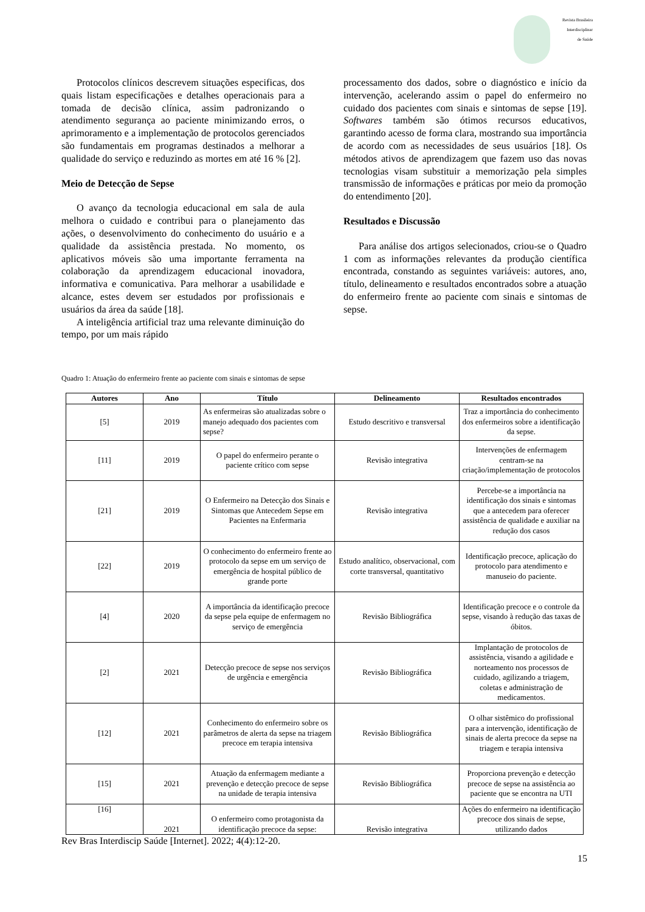Revista Brasileira
Interdisciplinar
de Saúde
Protocolos clínicos descrevem situações especificas, dos quais listam especificações e detalhes operacionais para a tomada de decisão clínica, assim padronizando o atendimento segurança ao paciente minimizando erros, o aprimoramento e a implementação de protocolos gerenciados são fundamentais em programas destinados a melhorar a qualidade do serviço e reduzindo as mortes em até 16 % [2].
Meio de Detecção de Sepse
O avanço da tecnologia educacional em sala de aula melhora o cuidado e contribui para o planejamento das ações, o desenvolvimento do conhecimento do usuário e a qualidade da assistência prestada. No momento, os aplicativos móveis são uma importante ferramenta na colaboração da aprendizagem educacional inovadora, informativa e comunicativa. Para melhorar a usabilidade e alcance, estes devem ser estudados por profissionais e usuários da área da saúde [18].
A inteligência artificial traz uma relevante diminuição do tempo, por um mais rápido
processamento dos dados, sobre o diagnóstico e início da intervenção, acelerando assim o papel do enfermeiro no cuidado dos pacientes com sinais e sintomas de sepse [19]. Softwares também são ótimos recursos educativos, garantindo acesso de forma clara, mostrando sua importância de acordo com as necessidades de seus usuários [18]. Os métodos ativos de aprendizagem que fazem uso das novas tecnologias visam substituir a memorização pela simples transmissão de informações e práticas por meio da promoção do entendimento [20].
Resultados e Discussão
Para análise dos artigos selecionados, criou-se o Quadro 1 com as informações relevantes da produção científica encontrada, constando as seguintes variáveis: autores, ano, título, delineamento e resultados encontrados sobre a atuação do enfermeiro frente ao paciente com sinais e sintomas de sepse.
Quadro 1: Atuação do enfermeiro frente ao paciente com sinais e sintomas de sepse
| Autores | Ano | Título | Delineamento | Resultados encontrados |
| --- | --- | --- | --- | --- |
| [5] | 2019 | As enfermeiras são atualizadas sobre o manejo adequado dos pacientes com sepse? | Estudo descritivo e transversal | Traz a importância do conhecimento dos enfermeiros sobre a identificação da sepse. |
| [11] | 2019 | O papel do enfermeiro perante o paciente crítico com sepse | Revisão integrativa | Intervenções de enfermagem centram-se na criação/implementação de protocolos |
| [21] | 2019 | O Enfermeiro na Detecção dos Sinais e Sintomas que Antecedem Sepse em Pacientes na Enfermaria | Revisão integrativa | Percebe-se a importância na identificação dos sinais e sintomas que a antecedem para oferecer assistência de qualidade e auxiliar na redução dos casos |
| [22] | 2019 | O conhecimento do enfermeiro frente ao protocolo da sepse em um serviço de emergência de hospital público de grande porte | Estudo analítico, observacional, com corte transversal, quantitativo | Identificação precoce, aplicação do protocolo para atendimento e manuseio do paciente. |
| [4] | 2020 | A importância da identificação precoce da sepse pela equipe de enfermagem no serviço de emergência | Revisão Bibliográfica | Identificação precoce e o controle da sepse, visando à redução das taxas de óbitos. |
| [2] | 2021 | Detecção precoce de sepse nos serviços de urgência e emergência | Revisão Bibliográfica | Implantação de protocolos de assistência, visando a agilidade e norteamento nos processos de cuidado, agilizando a triagem, coletas e administração de medicamentos. |
| [12] | 2021 | Conhecimento do enfermeiro sobre os parâmetros de alerta da sepse na triagem precoce em terapia intensiva | Revisão Bibliográfica | O olhar sistêmico do profissional para a intervenção, identificação de sinais de alerta precoce da sepse na triagem e terapia intensiva |
| [15] | 2021 | Atuação da enfermagem mediante a prevenção e detecção precoce de sepse na unidade de terapia intensiva | Revisão Bibliográfica | Proporciona prevenção e detecção precoce de sepse na assistência ao paciente que se encontra na UTI |
| [16] | 2021 | O enfermeiro como protagonista da identificação precoce da sepse: | Revisão integrativa | Ações do enfermeiro na identificação precoce dos sinais de sepse, utilizando dados |
Rev Bras Interdiscip Saúde [Internet]. 2022; 4(4):12-20.
15